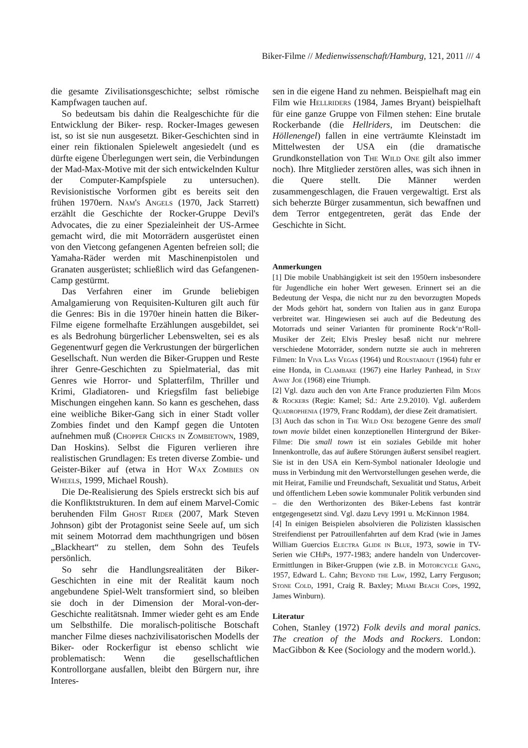Biker-Filme // Medienwissenschaft/Hamburg, 121, 2011 /// 4
die gesamte Zivilisationsgeschichte; selbst römische Kampfwagen tauchen auf.
So bedeutsam bis dahin die Realgeschichte für die Entwicklung der Biker- resp. Rocker-Images gewesen ist, so ist sie nun ausgesetzt. Biker-Geschichten sind in einer rein fiktionalen Spielewelt angesiedelt (und es dürfte eigene Überlegungen wert sein, die Verbindungen der Mad-Max-Motive mit der sich entwickelnden Kultur der Computer-Kampfspiele zu untersuchen). Revisionistische Vorformen gibt es bereits seit den frühen 1970ern. Nam's Angels (1970, Jack Starrett) erzählt die Geschichte der Rocker-Gruppe Devil's Advocates, die zu einer Spezialeinheit der US-Armee gemacht wird, die mit Motorrädern ausgerüstet einen von den Vietcong gefangenen Agenten befreien soll; die Yamaha-Räder werden mit Maschinenpistolen und Granaten ausgerüstet; schließlich wird das Gefangenen-Camp gestürmt.
Das Verfahren einer im Grunde beliebigen Amalgamierung von Requisiten-Kulturen gilt auch für die Genres: Bis in die 1970er hinein hatten die Biker-Filme eigene formelhafte Erzählungen ausgebildet, sei es als Bedrohung bürgerlicher Lebenswelten, sei es als Gegenentwurf gegen die Verkrustungen der bürgerlichen Gesellschaft. Nun werden die Biker-Gruppen und Reste ihrer Genre-Geschichten zu Spielmaterial, das mit Genres wie Horror- und Splatterfilm, Thriller und Krimi, Gladiatoren- und Kriegsfilm fast beliebige Mischungen eingehen kann. So kann es geschehen, dass eine weibliche Biker-Gang sich in einer Stadt voller Zombies findet und den Kampf gegen die Untoten aufnehmen muß (Chopper Chicks in Zombietown, 1989, Dan Hoskins). Selbst die Figuren verlieren ihre realistischen Grundlagen: Es treten diverse Zombie- und Geister-Biker auf (etwa in Hot Wax Zombies on Wheels, 1999, Michael Roush).
Die De-Realisierung des Spiels erstreckt sich bis auf die Konfliktstrukturen. In dem auf einem Marvel-Comic beruhenden Film Ghost Rider (2007, Mark Steven Johnson) gibt der Protagonist seine Seele auf, um sich mit seinem Motorrad dem machthungrigen und bösen „Blackheart“ zu stellen, dem Sohn des Teufels persönlich.
So sehr die Handlungsrealitäten der Biker-Geschichten in eine mit der Realität kaum noch angebundene Spiel-Welt transformiert sind, so bleiben sie doch in der Dimension der Moral-von-der-Geschichte realitätsnah. Immer wieder geht es am Ende um Selbsthilfe. Die moralisch-politische Botschaft mancher Filme dieses nachzivilisatorischen Modells der Biker- oder Rockerfigur ist ebenso schlicht wie problematisch: Wenn die gesellschaftlichen Kontrollorgane ausfallen, bleibt den Bürgern nur, ihre Interes-
sen in die eigene Hand zu nehmen. Beispielhaft mag ein Film wie Hellriders (1984, James Bryant) beispielhaft für eine ganze Gruppe von Filmen stehen: Eine brutale Rockerbande (die Hellriders, im Deutschen: die Höllenengel) fallen in eine verträumte Kleinstadt im Mittelwesten der USA ein (die dramatische Grundkonstellation von The Wild One gilt also immer noch). Ihre Mitglieder zerstören alles, was sich ihnen in die Quere stellt. Die Männer werden zusammengeschlagen, die Frauen vergewaltigt. Erst als sich beherzte Bürger zusammentun, sich bewaffnen und dem Terror entgegentreten, gerät das Ende der Geschichte in Sicht.
Anmerkungen
[1] Die mobile Unabhängigkeit ist seit den 1950ern insbesondere für Jugendliche ein hoher Wert gewesen. Erinnert sei an die Bedeutung der Vespa, die nicht nur zu den bevorzugten Mopeds der Mods gehört hat, sondern von Italien aus in ganz Europa verbreitet war. Hingewiesen sei auch auf die Bedeutung des Motorrads und seiner Varianten für prominente Rock‘n‘Roll-Musiker der Zeit; Elvis Presley besaß nicht nur mehrere verschiedene Motorräder, sondern nutzte sie auch in mehreren Filmen: In Viva Las Vegas (1964) und Roustabout (1964) fuhr er eine Honda, in Clambake (1967) eine Harley Panhead, in Stay Away Joe (1968) eine Triumph.
[2] Vgl. dazu auch den von Arte France produzierten Film Mods & Rockers (Regie: Kamel; Sd.: Arte 2.9.2010). Vgl. außerdem Quadrophenia (1979, Franc Roddam), der diese Zeit dramatisiert.
[3] Auch das schon in The Wild One bezogene Genre des small town movie bildet einen konzeptionellen Hintergrund der Biker-Filme: Die small town ist ein soziales Gebilde mit hoher Innenkontrolle, das auf äußere Störungen äußerst sensibel reagiert. Sie ist in den USA ein Kern-Symbol nationaler Ideologie und muss in Verbindung mit den Wertvorstellungen gesehen werde, die mit Heirat, Familie und Freundschaft, Sexualität und Status, Arbeit und öffentlichem Leben sowie kommunaler Politik verbunden sind – die den Werthorizonten des Biker-Lebens fast konträr entgegengesetzt sind. Vgl. dazu Levy 1991 u. McKinnon 1984.
[4] In einigen Beispielen absolvieren die Polizisten klassischen Streifendienst per Patrouillenfahrten auf dem Krad (wie in James William Guercios Electra Glide in Blue, 1973, sowie in TV-Serien wie CHiPs, 1977-1983; andere handeln von Undercover-Ermittlungen in Biker-Gruppen (wie z.B. in Motorcycle Gang, 1957, Edward L. Cahn; Beyond the Law, 1992, Larry Ferguson; Stone Cold, 1991, Craig R. Baxley; Miami Beach Cops, 1992, James Winburn).
Literatur
Cohen, Stanley (1972) Folk devils and moral panics. The creation of the Mods and Rockers. London: MacGibbon & Kee (Sociology and the modern world.).